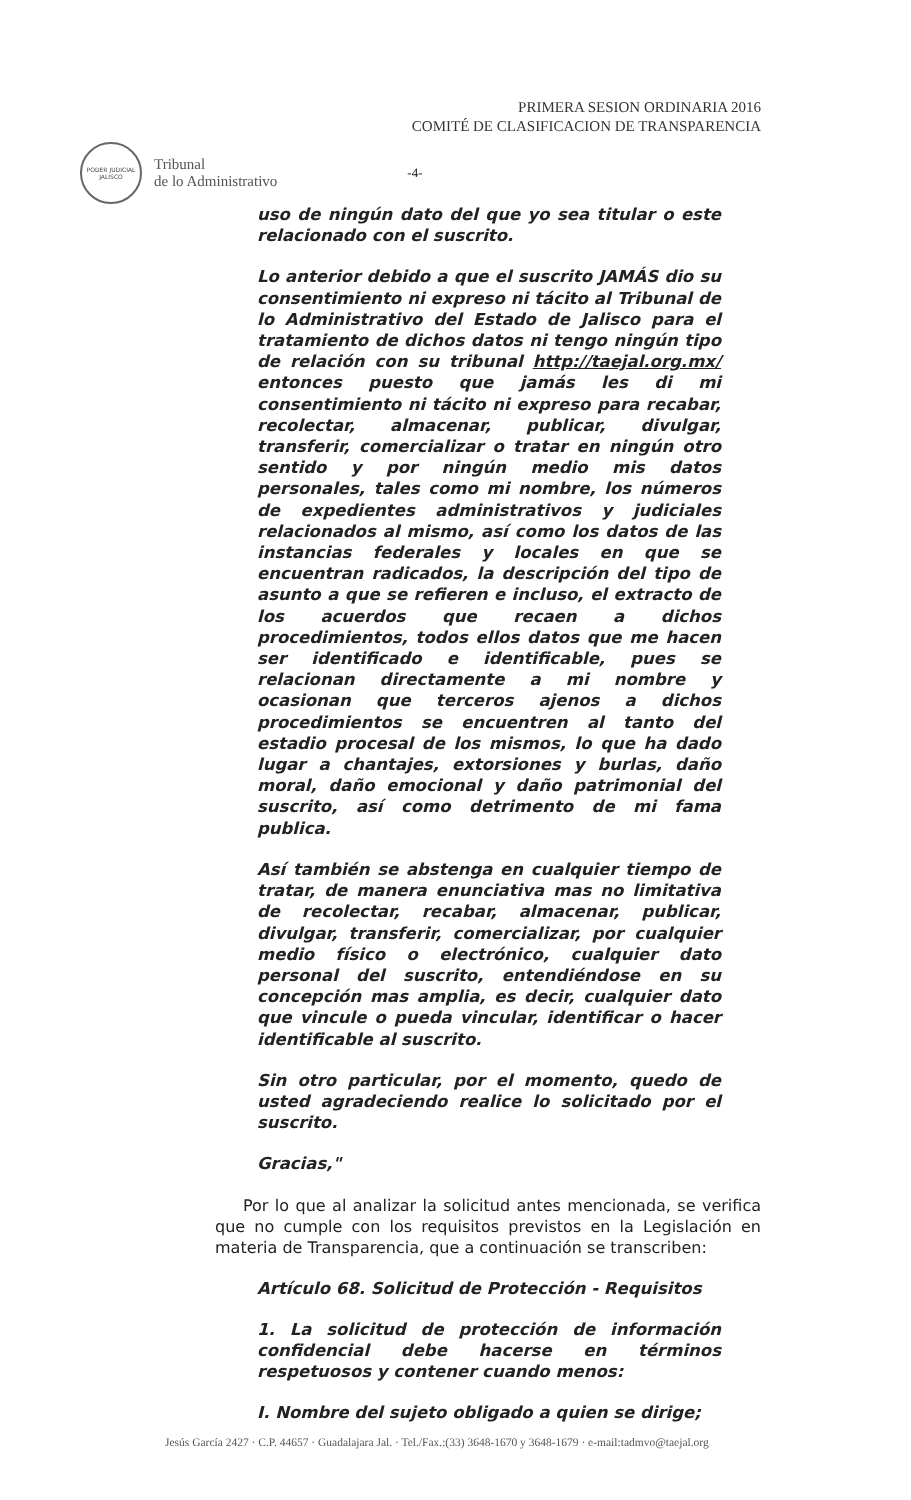PRIMERA SESION ORDINARIA 2016
COMITÉ DE CLASIFICACION DE TRANSPARENCIA
PODER JUDICIAL
JALISCO
Tribunal
de lo Administrativo
-4-
uso de ningún dato del que yo sea titular o este relacionado con el suscrito.
Lo anterior debido a que el suscrito JAMÁS dio su consentimiento ni expreso ni tácito al Tribunal de lo Administrativo del Estado de Jalisco para el tratamiento de dichos datos ni tengo ningún tipo de relación con su tribunal http://taejal.org.mx/ entonces puesto que jamás les di mi consentimiento ni tácito ni expreso para recabar, recolectar, almacenar, publicar, divulgar, transferir, comercializar o tratar en ningún otro sentido y por ningún medio mis datos personales, tales como mi nombre, los números de expedientes administrativos y judiciales relacionados al mismo, así como los datos de las instancias federales y locales en que se encuentran radicados, la descripción del tipo de asunto a que se refieren e incluso, el extracto de los acuerdos que recaen a dichos procedimientos, todos ellos datos que me hacen ser identificado e identificable, pues se relacionan directamente a mi nombre y ocasionan que terceros ajenos a dichos procedimientos se encuentren al tanto del estadio procesal de los mismos, lo que ha dado lugar a chantajes, extorsiones y burlas, daño moral, daño emocional y daño patrimonial del suscrito, así como detrimento de mi fama publica.
Así también se abstenga en cualquier tiempo de tratar, de manera enunciativa mas no limitativa de recolectar, recabar, almacenar, publicar, divulgar, transferir, comercializar, por cualquier medio físico o electrónico, cualquier dato personal del suscrito, entendiéndose en su concepción mas amplia, es decir, cualquier dato que vincule o pueda vincular, identificar o hacer identificable al suscrito.
Sin otro particular, por el momento, quedo de usted agradeciendo realice lo solicitado por el suscrito.
Gracias,"
Por lo que al analizar la solicitud antes mencionada, se verifica que no cumple con los requisitos previstos en la Legislación en materia de Transparencia, que a continuación se transcriben:
Artículo 68. Solicitud de Protección - Requisitos
1. La solicitud de protección de información confidencial debe hacerse en términos respetuosos y contener cuando menos:
I. Nombre del sujeto obligado a quien se dirige;
Jesús García 2427 · C.P. 44657 · Guadalajara Jal. · Tel./Fax.:(33) 3648-1670 y 3648-1679 · e-mail:tadmvo@taejal.org